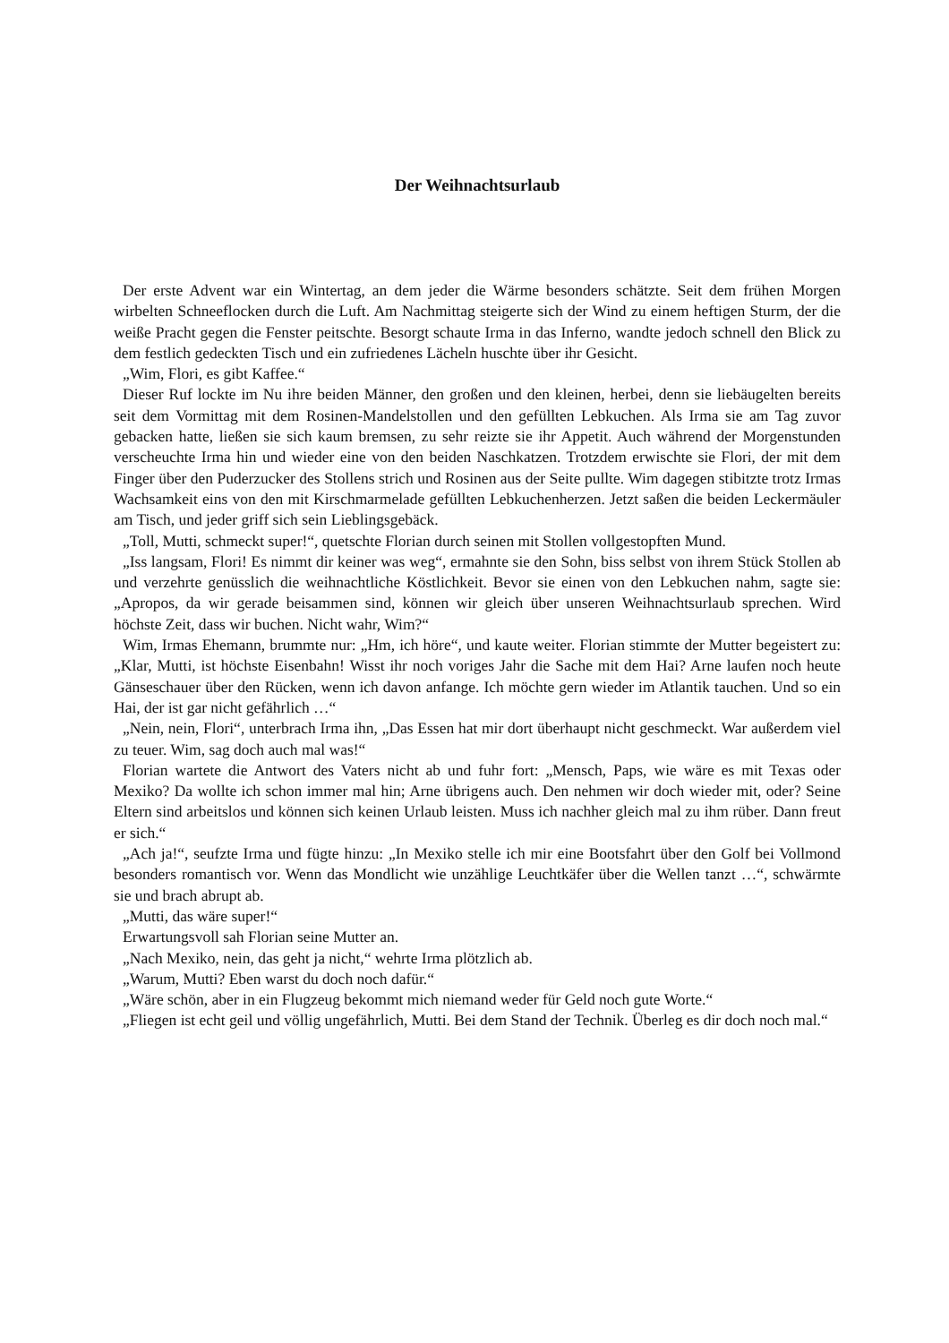Der Weihnachtsurlaub
Der erste Advent war ein Wintertag, an dem jeder die Wärme besonders schätzte. Seit dem frühen Morgen wirbelten Schneeflocken durch die Luft. Am Nachmittag steigerte sich der Wind zu einem heftigen Sturm, der die weiße Pracht gegen die Fenster peitschte. Besorgt schaute Irma in das Inferno, wandte jedoch schnell den Blick zu dem festlich gedeckten Tisch und ein zufriedenes Lächeln huschte über ihr Gesicht.
„Wim, Flori, es gibt Kaffee.“
Dieser Ruf lockte im Nu ihre beiden Männer, den großen und den kleinen, herbei, denn sie liebäugelten bereits seit dem Vormittag mit dem Rosinen-Mandelstollen und den gefüllten Lebkuchen. Als Irma sie am Tag zuvor gebacken hatte, ließen sie sich kaum bremsen, zu sehr reizte sie ihr Appetit. Auch während der Morgenstunden verscheuchte Irma hin und wieder eine von den beiden Naschkatzen. Trotzdem erwischte sie Flori, der mit dem Finger über den Puderzucker des Stollens strich und Rosinen aus der Seite pullte. Wim dagegen stibitzte trotz Irmas Wachsamkeit eins von den mit Kirschmarmelade gefüllten Lebkuchenherzen. Jetzt saßen die beiden Leckermäuler am Tisch, und jeder griff sich sein Lieblingsgebäck.
„Toll, Mutti, schmeckt super!“, quetschte Florian durch seinen mit Stollen vollgestopften Mund.
„Iss langsam, Flori! Es nimmt dir keiner was weg“, ermahnte sie den Sohn, biss selbst von ihrem Stück Stollen ab und verzehrte genüsslich die weihnachtliche Köstlichkeit. Bevor sie einen von den Lebkuchen nahm, sagte sie: „Apropos, da wir gerade beisammen sind, können wir gleich über unseren Weihnachtsurlaub sprechen. Wird höchste Zeit, dass wir buchen. Nicht wahr, Wim?“
Wim, Irmas Ehemann, brummte nur: „Hm, ich höre“, und kaute weiter. Florian stimmte der Mutter begeistert zu: „Klar, Mutti, ist höchste Eisenbahn! Wisst ihr noch voriges Jahr die Sache mit dem Hai? Arne laufen noch heute Gänseschauer über den Rücken, wenn ich davon anfange. Ich möchte gern wieder im Atlantik tauchen. Und so ein Hai, der ist gar nicht gefährlich …“
„Nein, nein, Flori“, unterbrach Irma ihn, „Das Essen hat mir dort überhaupt nicht geschmeckt. War außerdem viel zu teuer. Wim, sag doch auch mal was!“
Florian wartete die Antwort des Vaters nicht ab und fuhr fort: „Mensch, Paps, wie wäre es mit Texas oder Mexiko? Da wollte ich schon immer mal hin; Arne übrigens auch. Den nehmen wir doch wieder mit, oder? Seine Eltern sind arbeitslos und können sich keinen Urlaub leisten. Muss ich nachher gleich mal zu ihm rüber. Dann freut er sich.“
„Ach ja!“, seufzte Irma und fügte hinzu: „In Mexiko stelle ich mir eine Bootsfahrt über den Golf bei Vollmond besonders romantisch vor. Wenn das Mondlicht wie unzählige Leuchtkäfer über die Wellen tanzt …“, schwärmte sie und brach abrupt ab.
„Mutti, das wäre super!“
Erwartungsvoll sah Florian seine Mutter an.
„Nach Mexiko, nein, das geht ja nicht,“ wehrte Irma plötzlich ab.
„Warum, Mutti? Eben warst du doch noch dafür.“
„Wäre schön, aber in ein Flugzeug bekommt mich niemand weder für Geld noch gute Worte.“
„Fliegen ist echt geil und völlig ungefährlich, Mutti. Bei dem Stand der Technik. Überleg es dir doch noch mal.“